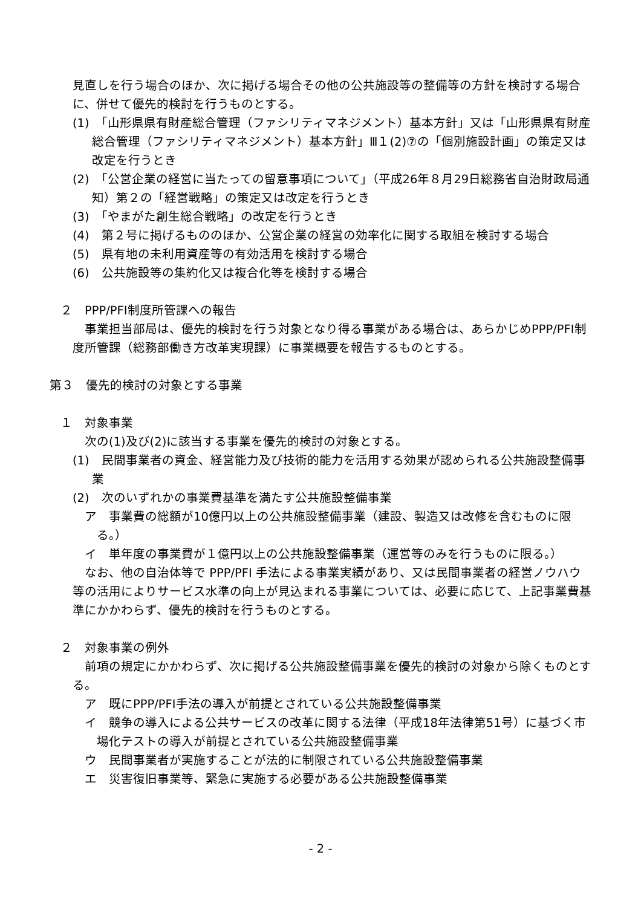見直しを行う場合のほか、次に掲げる場合その他の公共施設等の整備等の方針を検討する場合に、併せて優先的検討を行うものとする。
(1)　「山形県県有財産総合管理（ファシリティマネジメント）基本方針」又は「山形県県有財産総合管理（ファシリティマネジメント）基本方針」Ⅲ１(2)⑦の「個別施設計画」の策定又は改定を行うとき
(2)　「公営企業の経営に当たっての留意事項について」（平成26年８月29日総務省自治財政局通知）第２の「経営戦略」の策定又は改定を行うとき
(3)　「やまがた創生総合戦略」の改定を行うとき
(4)　第２号に掲げるもののほか、公営企業の経営の効率化に関する取組を検討する場合
(5)　県有地の未利用資産等の有効活用を検討する場合
(6)　公共施設等の集約化又は複合化等を検討する場合
２　PPP/PFI制度所管課への報告
　事業担当部局は、優先的検討を行う対象となり得る事業がある場合は、あらかじめPPP/PFI制度所管課（総務部働き方改革実現課）に事業概要を報告するものとする。
第３　優先的検討の対象とする事業
１　対象事業
　次の(1)及び(2)に該当する事業を優先的検討の対象とする。
(1)　民間事業者の資金、経営能力及び技術的能力を活用する効果が認められる公共施設整備事業
(2)　次のいずれかの事業費基準を満たす公共施設整備事業
ア　事業費の総額が10億円以上の公共施設整備事業（建設、製造又は改修を含むものに限る。）
イ　単年度の事業費が１億円以上の公共施設整備事業（運営等のみを行うものに限る。）
　なお、他の自治体等で PPP/PFI 手法による事業実績があり、又は民間事業者の経営ノウハウ等の活用によりサービス水準の向上が見込まれる事業については、必要に応じて、上記事業費基準にかかわらず、優先的検討を行うものとする。
２　対象事業の例外
　前項の規定にかかわらず、次に掲げる公共施設整備事業を優先的検討の対象から除くものとする。
ア　既にPPP/PFI手法の導入が前提とされている公共施設整備事業
イ　競争の導入による公共サービスの改革に関する法律（平成18年法律第51号）に基づく市場化テストの導入が前提とされている公共施設整備事業
ウ　民間事業者が実施することが法的に制限されている公共施設整備事業
エ　災害復旧事業等、緊急に実施する必要がある公共施設整備事業
- 2 -